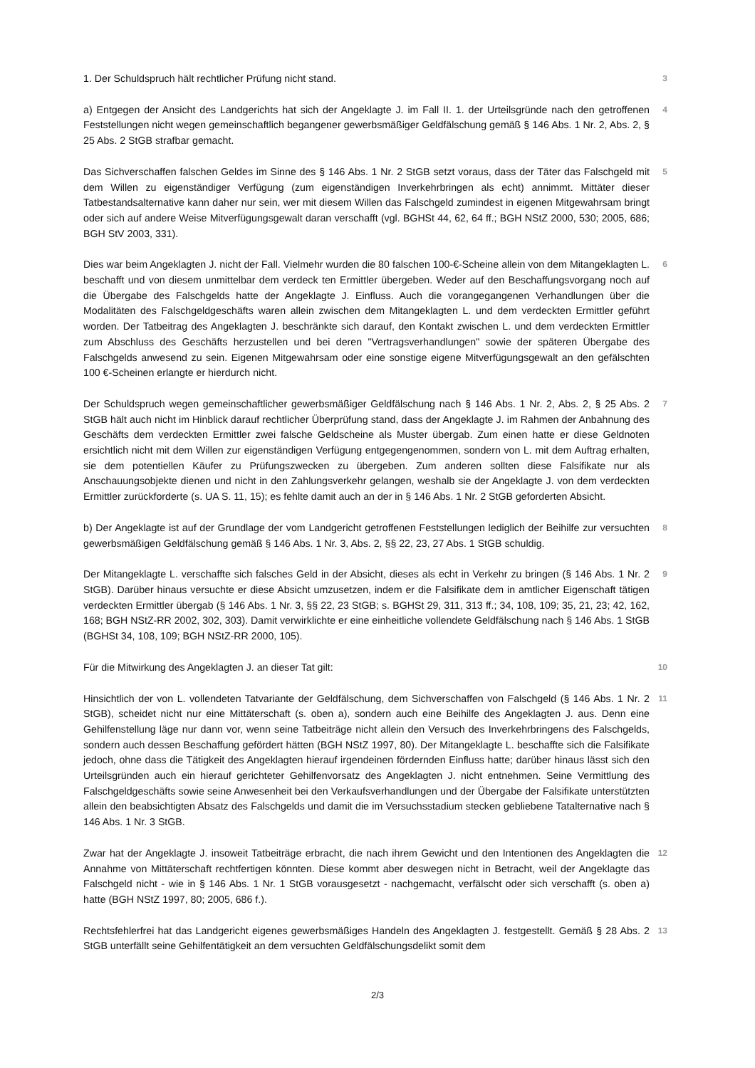1. Der Schuldspruch hält rechtlicher Prüfung nicht stand.
3
a) Entgegen der Ansicht des Landgerichts hat sich der Angeklagte J. im Fall II. 1. der Urteilsgründe nach den getroffenen Feststellungen nicht wegen gemeinschaftlich begangener gewerbsmäßiger Geldfälschung gemäß § 146 Abs. 1 Nr. 2, Abs. 2, § 25 Abs. 2 StGB strafbar gemacht.
4
Das Sichverschaffen falschen Geldes im Sinne des § 146 Abs. 1 Nr. 2 StGB setzt voraus, dass der Täter das Falschgeld mit dem Willen zu eigenständiger Verfügung (zum eigenständigen Inverkehrbringen als echt) annimmt. Mittäter dieser Tatbestandsalternative kann daher nur sein, wer mit diesem Willen das Falschgeld zumindest in eigenen Mitgewahrsam bringt oder sich auf andere Weise Mitverfügungsgewalt daran verschafft (vgl. BGHSt 44, 62, 64 ff.; BGH NStZ 2000, 530; 2005, 686; BGH StV 2003, 331).
5
Dies war beim Angeklagten J. nicht der Fall. Vielmehr wurden die 80 falschen 100-€-Scheine allein von dem Mitangeklagten L. beschafft und von diesem unmittelbar dem verdeck ten Ermittler übergeben. Weder auf den Beschaffungsvorgang noch auf die Übergabe des Falschgelds hatte der Angeklagte J. Einfluss. Auch die vorangegangenen Verhandlungen über die Modalitäten des Falschgeldgeschäfts waren allein zwischen dem Mitangeklagten L. und dem verdeckten Ermittler geführt worden. Der Tatbeitrag des Angeklagten J. beschränkte sich darauf, den Kontakt zwischen L. und dem verdeckten Ermittler zum Abschluss des Geschäfts herzustellen und bei deren "Vertragsverhandlungen" sowie der späteren Übergabe des Falschgelds anwesend zu sein. Eigenen Mitgewahrsam oder eine sonstige eigene Mitverfügungsgewalt an den gefälschten 100 €-Scheinen erlangte er hierdurch nicht.
6
Der Schuldspruch wegen gemeinschaftlicher gewerbsmäßiger Geldfälschung nach § 146 Abs. 1 Nr. 2, Abs. 2, § 25 Abs. 2 StGB hält auch nicht im Hinblick darauf rechtlicher Überprüfung stand, dass der Angeklagte J. im Rahmen der Anbahnung des Geschäfts dem verdeckten Ermittler zwei falsche Geldscheine als Muster übergab. Zum einen hatte er diese Geldnoten ersichtlich nicht mit dem Willen zur eigenständigen Verfügung entgegengenommen, sondern von L. mit dem Auftrag erhalten, sie dem potentiellen Käufer zu Prüfungszwecken zu übergeben. Zum anderen sollten diese Falsifikate nur als Anschauungsobjekte dienen und nicht in den Zahlungsverkehr gelangen, weshalb sie der Angeklagte J. von dem verdeckten Ermittler zurückforderte (s. UA S. 11, 15); es fehlte damit auch an der in § 146 Abs. 1 Nr. 2 StGB geforderten Absicht.
7
b) Der Angeklagte ist auf der Grundlage der vom Landgericht getroffenen Feststellungen lediglich der Beihilfe zur versuchten gewerbsmäßigen Geldfälschung gemäß § 146 Abs. 1 Nr. 3, Abs. 2, §§ 22, 23, 27 Abs. 1 StGB schuldig.
8
Der Mitangeklagte L. verschaffte sich falsches Geld in der Absicht, dieses als echt in Verkehr zu bringen (§ 146 Abs. 1 Nr. 2 StGB). Darüber hinaus versuchte er diese Absicht umzusetzen, indem er die Falsifikate dem in amtlicher Eigenschaft tätigen verdeckten Ermittler übergab (§ 146 Abs. 1 Nr. 3, §§ 22, 23 StGB; s. BGHSt 29, 311, 313 ff.; 34, 108, 109; 35, 21, 23; 42, 162, 168; BGH NStZ-RR 2002, 302, 303). Damit verwirklichte er eine einheitliche vollendete Geldfälschung nach § 146 Abs. 1 StGB (BGHSt 34, 108, 109; BGH NStZ-RR 2000, 105).
9
Für die Mitwirkung des Angeklagten J. an dieser Tat gilt:
10
Hinsichtlich der von L. vollendeten Tatvariante der Geldfälschung, dem Sichverschaffen von Falschgeld (§ 146 Abs. 1 Nr. 2 StGB), scheidet nicht nur eine Mittäterschaft (s. oben a), sondern auch eine Beihilfe des Angeklagten J. aus. Denn eine Gehilfenstellung läge nur dann vor, wenn seine Tatbeiträge nicht allein den Versuch des Inverkehrbringens des Falschgelds, sondern auch dessen Beschaffung gefördert hätten (BGH NStZ 1997, 80). Der Mitangeklagte L. beschaffte sich die Falsifikate jedoch, ohne dass die Tätigkeit des Angeklagten hierauf irgendeinen fördernden Einfluss hatte; darüber hinaus lässt sich den Urteilsgründen auch ein hierauf gerichteter Gehilfenvorsatz des Angeklagten J. nicht entnehmen. Seine Vermittlung des Falschgeldgeschäfts sowie seine Anwesenheit bei den Verkaufsverhandlungen und der Übergabe der Falsifikate unterstützten allein den beabsichtigten Absatz des Falschgelds und damit die im Versuchsstadium stecken gebliebene Tatalternative nach § 146 Abs. 1 Nr. 3 StGB.
11
Zwar hat der Angeklagte J. insoweit Tatbeiträge erbracht, die nach ihrem Gewicht und den Intentionen des Angeklagten die Annahme von Mittäterschaft rechtfertigen könnten. Diese kommt aber deswegen nicht in Betracht, weil der Angeklagte das Falschgeld nicht - wie in § 146 Abs. 1 Nr. 1 StGB vorausgesetzt - nachgemacht, verfälscht oder sich verschafft (s. oben a) hatte (BGH NStZ 1997, 80; 2005, 686 f.).
12
Rechtsfehlerfrei hat das Landgericht eigenes gewerbsmäßiges Handeln des Angeklagten J. festgestellt. Gemäß § 28 Abs. 2 StGB unterfällt seine Gehilfentätigkeit an dem versuchten Geldfälschungsdelikt somit dem
13
2/3